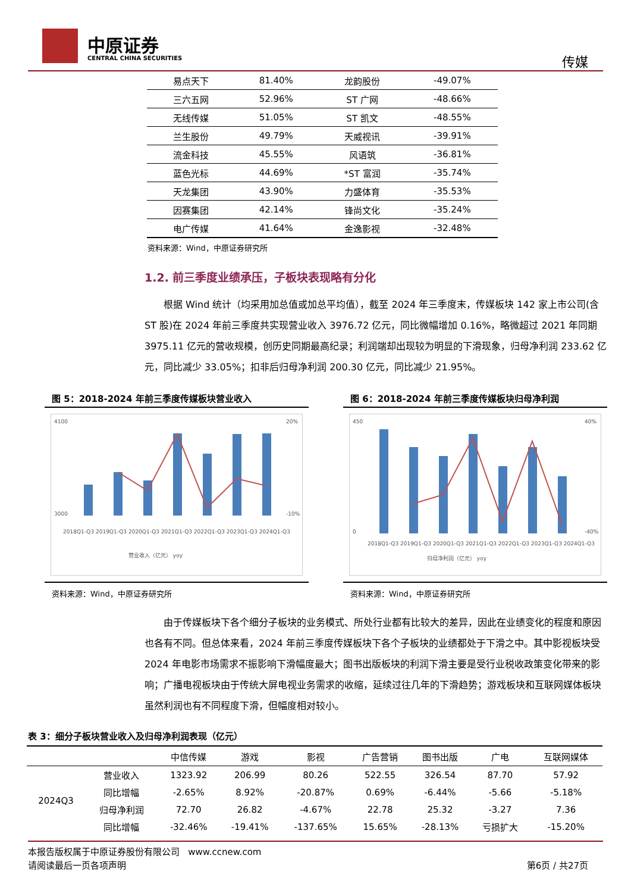中原证券
CENTRAL CHINA SECURITIES 传媒
| 易点天下 | 81.40% | 龙韵股份 | -49.07% |
| 三六五网 | 52.96% | ST 广网 | -48.66% |
| 无线传媒 | 51.05% | ST 凯文 | -48.55% |
| 兰生股份 | 49.79% | 天威视讯 | -39.91% |
| 流金科技 | 45.55% | 风语筑 | -36.81% |
| 蓝色光标 | 44.69% | *ST 富润 | -35.74% |
| 天龙集团 | 43.90% | 力盛体育 | -35.53% |
| 因赛集团 | 42.14% | 锋尚文化 | -35.24% |
| 电广传媒 | 41.64% | 金逸影视 | -32.48% |
资料来源：Wind，中原证券研究所
1.2. 前三季度业绩承压，子板块表现略有分化
根据 Wind 统计（均采用加总值或加总平均值），截至 2024 年三季度末，传媒板块 142 家上市公司(含 ST 股)在 2024 年前三季度共实现营业收入 3976.72 亿元，同比微幅增加 0.16%，略微超过 2021 年同期 3975.11 亿元的营收规模，创历史同期最高纪录；利润端却出现较为明显的下滑现象，归母净利润 233.62 亿元，同比减少 33.05%；扣非后归母净利润 200.30 亿元，同比减少 21.95%。
图 5：2018-2024 年前三季度传媒板块营业收入
4100
3000
20%
-10%
2018Q1-Q3 2019Q1-Q3 2020Q1-Q3 2021Q1-Q3 2022Q1-Q3 2023Q1-Q3 2024Q1-Q3
营业收入（亿元） yoy
资料来源：Wind，中原证券研究所
图 6：2018-2024 年前三季度传媒板块归母净利润
450
0
40%
-40%
2018Q1-Q3 2019Q1-Q3 2020Q1-Q3 2021Q1-Q3 2022Q1-Q3 2023Q1-Q3 2024Q1-Q3
归母净利润（亿元） yoy
资料来源：Wind，中原证券研究所
由于传媒板块下各个细分子板块的业务模式、所处行业都有比较大的差异，因此在业绩变化的程度和原因也各有不同。但总体来看，2024 年前三季度传媒板块下各个子板块的业绩都处于下滑之中。其中影视板块受 2024 年电影市场需求不振影响下滑幅度最大；图书出版板块的利润下滑主要是受行业税收政策变化带来的影响；广播电视板块由于传统大屏电视业务需求的收缩，延续过往几年的下滑趋势；游戏板块和互联网媒体板块虽然利润也有不同程度下滑，但幅度相对较小。
表 3：细分子板块营业收入及归母净利润表现（亿元）
| | | 中信传媒 | 游戏 | 影视 | 广告营销 | 图书出版 | 广电 | 互联网媒体 |
| --- | --- | --- | --- | --- | --- | --- | --- | --- |
| 2024Q3 | 营业收入 | 1323.92 | 206.99 | 80.26 | 522.55 | 326.54 | 87.70 | 57.92 |
| | 同比增幅 | -2.65% | 8.92% | -20.87% | 0.69% | -6.44% | -5.66 | -5.18% |
| | 归母净利润 | 72.70 | 26.82 | -4.67% | 22.78 | 25.32 | -3.27 | 7.36 |
| | 同比增幅 | -32.46% | -19.41% | -137.65% | 15.65% | -28.13% | 亏损扩大 | -15.20% |
本报告版权属于中原证券股份有限公司 www.ccnew.com
请阅读最后一页各项声明 第6页 / 共27页